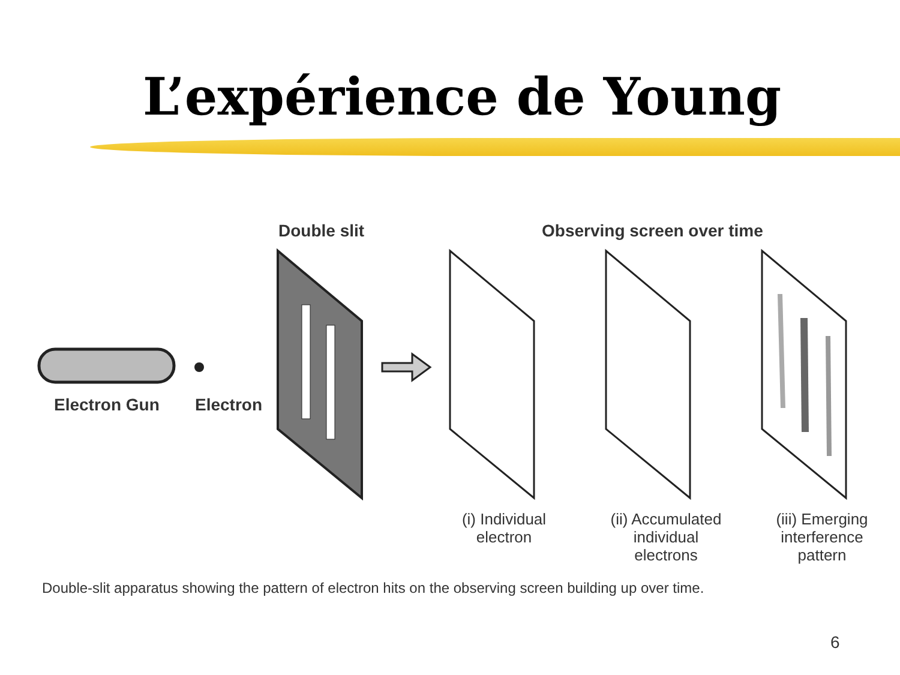L’expérience de Young
Double slit Observing screen over time
Electron Gun Electron
(i) Individual
electron
(ii) Accumulated
individual
electrons
(iii) Emerging
interference
pattern
Double-slit apparatus showing the pattern of electron hits on the observing screen building up over time.
6